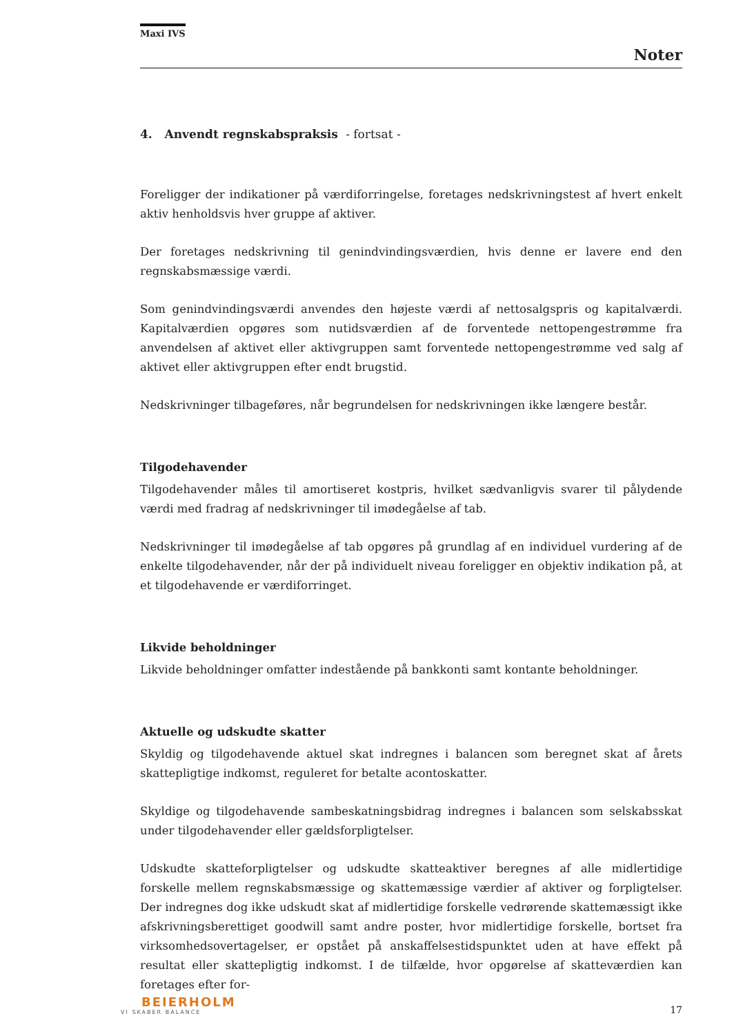Maxi IVS
Noter
4. Anvendt regnskabspraksis - fortsat -
Foreligger der indikationer på værdiforringelse, foretages nedskrivningstest af hvert enkelt aktiv henholdsvis hver gruppe af aktiver.
Der foretages nedskrivning til genindvindingsværdien, hvis denne er lavere end den regnskabsmæssige værdi.
Som genindvindingsværdi anvendes den højeste værdi af nettosalgspris og kapitalværdi. Kapitalværdien opgøres som nutidsværdien af de forventede nettopengestrømme fra anvendelsen af aktivet eller aktivgruppen samt forventede nettopengestrømme ved salg af aktivet eller aktivgruppen efter endt brugstid.
Nedskrivninger tilbageføres, når begrundelsen for nedskrivningen ikke længere består.
Tilgodehavender
Tilgodehavender måles til amortiseret kostpris, hvilket sædvanligvis svarer til pålydende værdi med fradrag af nedskrivninger til imødegåelse af tab.
Nedskrivninger til imødegåelse af tab opgøres på grundlag af en individuel vurdering af de enkelte tilgodehavender, når der på individuelt niveau foreligger en objektiv indikation på, at et tilgodehavende er værdiforringet.
Likvide beholdninger
Likvide beholdninger omfatter indestående på bankkonti samt kontante beholdninger.
Aktuelle og udskudte skatter
Skyldig og tilgodehavende aktuel skat indregnes i balancen som beregnet skat af årets skattepligtige indkomst, reguleret for betalte acontoskatter.
Skyldige og tilgodehavende sambeskatningsbidrag indregnes i balancen som selskabsskat under tilgodehavender eller gældsforpligtelser.
Udskudte skatteforpligtelser og udskudte skatteaktiver beregnes af alle midlertidige forskelle mellem regnskabsmæssige og skattemæssige værdier af aktiver og forpligtelser. Der indregnes dog ikke udskudt skat af midlertidige forskelle vedrørende skattemæssigt ikke afskrivningsberettiget goodwill samt andre poster, hvor midlertidige forskelle, bortset fra virksomhedsovertagelser, er opstået på anskaffelsestidspunktet uden at have effekt på resultat eller skattepligtig indkomst. I de tilfælde, hvor opgørelse af skatteværdien kan foretages efter for-
BEIERHOLM
VI SKABER BALANCE
17